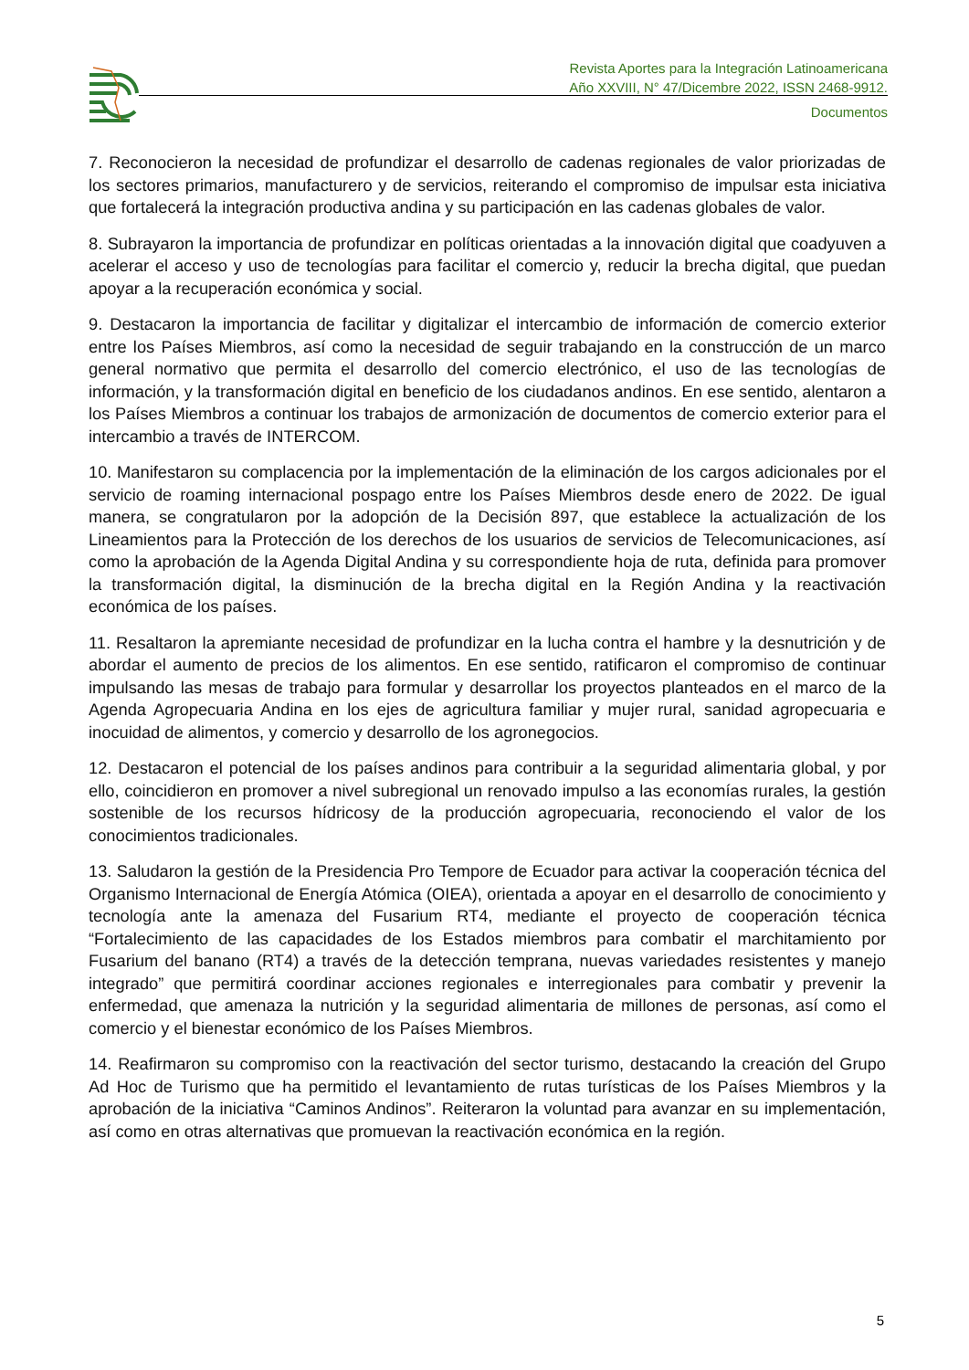Revista Aportes para la Integración Latinoamericana
Año XXVIII, N° 47/Dicembre 2022, ISSN 2468-9912.
Documentos
7. Reconocieron la necesidad de profundizar el desarrollo de cadenas regionales de valor priorizadas de los sectores primarios, manufacturero y de servicios, reiterando el compromiso de impulsar esta iniciativa que fortalecerá la integración productiva andina y su participación en las cadenas globales de valor.
8. Subrayaron la importancia de profundizar en políticas orientadas a la innovación digital que coadyuven a acelerar el acceso y uso de tecnologías para facilitar el comercio y, reducir la brecha digital, que puedan apoyar a la recuperación económica y social.
9. Destacaron la importancia de facilitar y digitalizar el intercambio de información de comercio exterior entre los Países Miembros, así como la necesidad de seguir trabajando en la construcción de un marco general normativo que permita el desarrollo del comercio electrónico, el uso de las tecnologías de información, y la transformación digital en beneficio de los ciudadanos andinos. En ese sentido, alentaron a los Países Miembros a continuar los trabajos de armonización de documentos de comercio exterior para el intercambio a través de INTERCOM.
10. Manifestaron su complacencia por la implementación de la eliminación de los cargos adicionales por el servicio de roaming internacional pospago entre los Países Miembros desde enero de 2022. De igual manera, se congratularon por la adopción de la Decisión 897, que establece la actualización de los Lineamientos para la Protección de los derechos de los usuarios de servicios de Telecomunicaciones, así como la aprobación de la Agenda Digital Andina y su correspondiente hoja de ruta, definida para promover la transformación digital, la disminución de la brecha digital en la Región Andina y la reactivación económica de los países.
11. Resaltaron la apremiante necesidad de profundizar en la lucha contra el hambre y la desnutrición y de abordar el aumento de precios de los alimentos. En ese sentido, ratificaron el compromiso de continuar impulsando las mesas de trabajo para formular y desarrollar los proyectos planteados en el marco de la Agenda Agropecuaria Andina en los ejes de agricultura familiar y mujer rural, sanidad agropecuaria e inocuidad de alimentos, y comercio y desarrollo de los agronegocios.
12. Destacaron el potencial de los países andinos para contribuir a la seguridad alimentaria global, y por ello, coincidieron en promover a nivel subregional un renovado impulso a las economías rurales, la gestión sostenible de los recursos hídricosy de la producción agropecuaria, reconociendo el valor de los conocimientos tradicionales.
13. Saludaron la gestión de la Presidencia Pro Tempore de Ecuador para activar la cooperación técnica del Organismo Internacional de Energía Atómica (OIEA), orientada a apoyar en el desarrollo de conocimiento y tecnología ante la amenaza del Fusarium RT4, mediante el proyecto de cooperación técnica “Fortalecimiento de las capacidades de los Estados miembros para combatir el marchitamiento por Fusarium del banano (RT4) a través de la detección temprana, nuevas variedades resistentes y manejo integrado” que permitirá coordinar acciones regionales e interregionales para combatir y prevenir la enfermedad, que amenaza la nutrición y la seguridad alimentaria de millones de personas, así como el comercio y el bienestar económico de los Países Miembros.
14. Reafirmaron su compromiso con la reactivación del sector turismo, destacando la creación del Grupo Ad Hoc de Turismo que ha permitido el levantamiento de rutas turísticas de los Países Miembros y la aprobación de la iniciativa “Caminos Andinos”. Reiteraron la voluntad para avanzar en su implementación, así como en otras alternativas que promuevan la reactivación económica en la región.
5